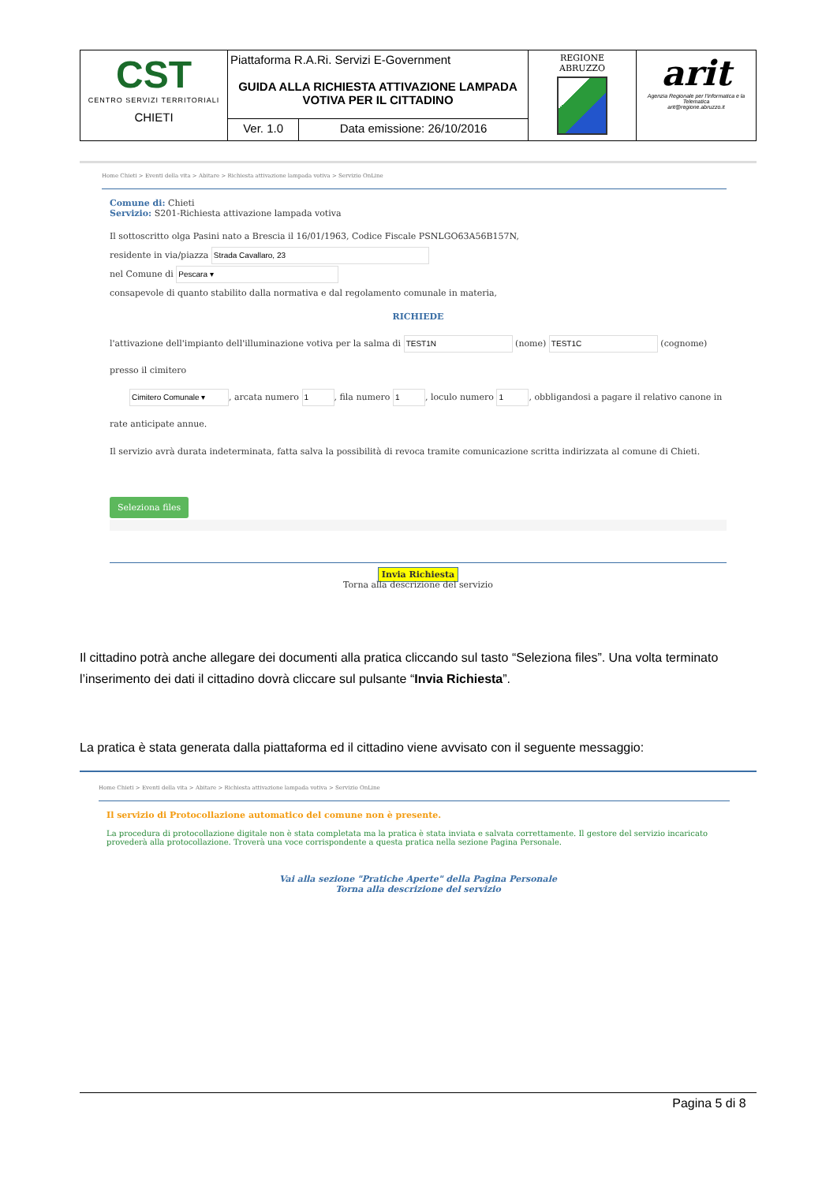| CST CENTRO SERVIZI TERRITORIALI CHIETI | Piattaforma R.A.Ri. Servizi E-Government GUIDA ALLA RICHIESTA ATTIVAZIONE LAMPADA VOTIVA PER IL CITTADINO | | REGIONE ABRUZZO | arit Agenzia Regionale per l'Informatica e la Telematica arit@regione.abruzzo.it |
| | Ver. 1.0 | Data emissione: 26/10/2016 | | |
Home Chieti > Eventi della vita > Abitare > Richiesta attivazione lampada votiva > Servizio OnLine
Comune di: Chieti
Servizio: S201-Richiesta attivazione lampada votiva
Il sottoscritto olga Pasini nato a Brescia il 16/01/1963, Codice Fiscale PSNLGO63A56B157N,
residente in via/piazza
nel Comune di
consapevole di quanto stabilito dalla normativa e dal regolamento comunale in materia,
RICHIEDE
l'attivazione dell'impianto dell'illuminazione votiva per la salma di (nome) (cognome) presso il cimitero
, arcata numero , fila numero , loculo numero , obbligandosi a pagare il relativo canone in rate anticipate annue.
Il servizio avrà durata indeterminata, fatta salva la possibilità di revoca tramite comunicazione scritta indirizzata al comune di Chieti.
Seleziona files
Invia Richiesta
Torna alla descrizione del servizio
Il cittadino potrà anche allegare dei documenti alla pratica cliccando sul tasto “Seleziona files”. Una volta terminato l’inserimento dei dati il cittadino dovrà cliccare sul pulsante “Invia Richiesta”.
La pratica è stata generata dalla piattaforma ed il cittadino viene avvisato con il seguente messaggio:
Home Chieti > Eventi della vita > Abitare > Richiesta attivazione lampada votiva > Servizio OnLine
Il servizio di Protocollazione automatico del comune non è presente.
La procedura di protocollazione digitale non è stata completata ma la pratica è stata inviata e salvata correttamente. Il gestore del servizio incaricato provederà alla protocollazione. Troverà una voce corrispondente a questa pratica nella sezione Pagina Personale.
Vai alla sezione "Pratiche Aperte" della Pagina Personale
Torna alla descrizione del servizio
Pagina 5 di 8